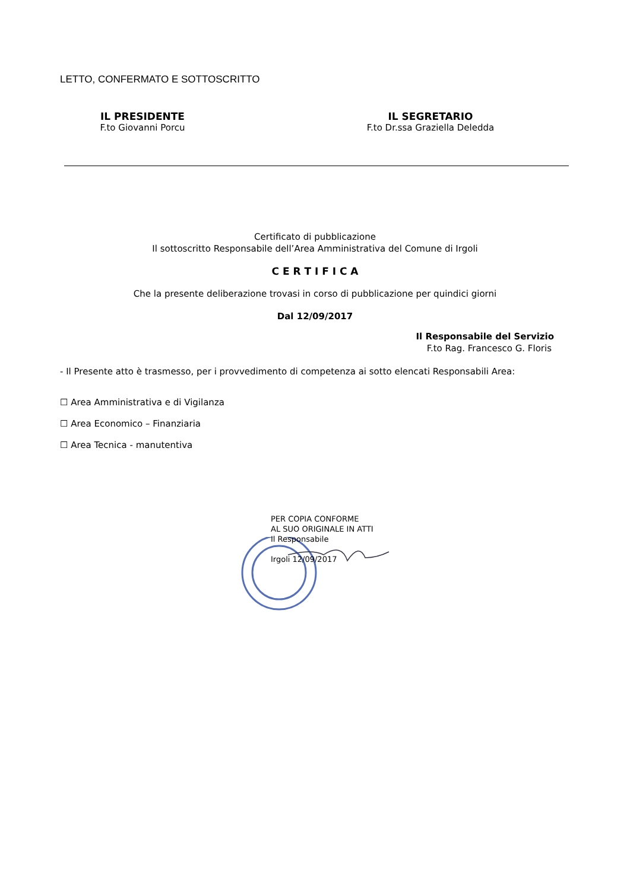LETTO, CONFERMATO E SOTTOSCRITTO
IL PRESIDENTE
F.to Giovanni Porcu
IL SEGRETARIO
F.to Dr.ssa Graziella Deledda
Certificato di pubblicazione
Il sottoscritto Responsabile dell’Area Amministrativa del Comune di Irgoli
C E R T I F I C A
Che la presente deliberazione trovasi in corso di pubblicazione per quindici giorni
Dal 12/09/2017
Il Responsabile del Servizio
F.to Rag. Francesco G. Floris
- Il Presente atto è trasmesso, per i provvedimento di competenza ai sotto elencati Responsabili Area:
☐ Area Amministrativa e di Vigilanza
☐ Area Economico – Finanziaria
☐ Area Tecnica - manutentiva
PER COPIA CONFORME
AL SUO ORIGINALE IN ATTI
Il Responsabile
Irgoli 12/09/2017